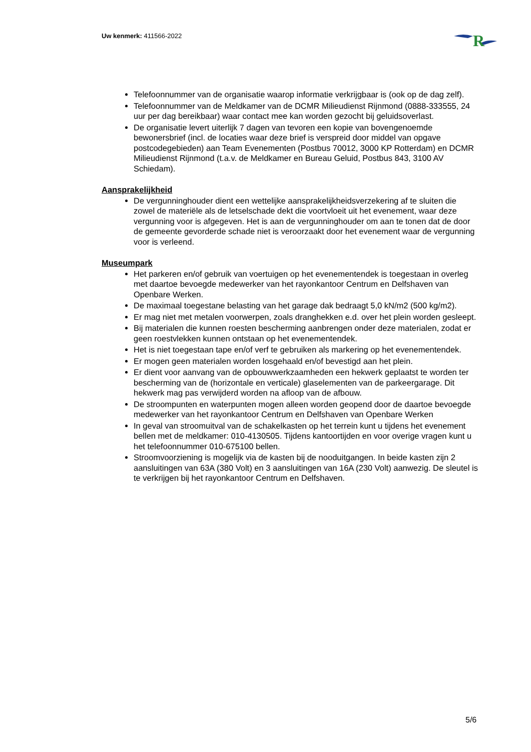Uw kenmerk: 411566-2022
R
Telefoonnummer van de organisatie waarop informatie verkrijgbaar is (ook op de dag zelf).
Telefoonnummer van de Meldkamer van de DCMR Milieudienst Rijnmond (0888-333555, 24 uur per dag bereikbaar) waar contact mee kan worden gezocht bij geluidsoverlast.
De organisatie levert uiterlijk 7 dagen van tevoren een kopie van bovengenoemde bewonersbrief (incl. de locaties waar deze brief is verspreid door middel van opgave postcodegebieden) aan Team Evenementen (Postbus 70012, 3000 KP Rotterdam) en DCMR Milieudienst Rijnmond (t.a.v. de Meldkamer en Bureau Geluid, Postbus 843, 3100 AV Schiedam).
Aansprakelijkheid
De vergunninghouder dient een wettelijke aansprakelijkheidsverzekering af te sluiten die zowel de materiële als de letselschade dekt die voortvloeit uit het evenement, waar deze vergunning voor is afgegeven. Het is aan de vergunninghouder om aan te tonen dat de door de gemeente gevorderde schade niet is veroorzaakt door het evenement waar de vergunning voor is verleend.
Museumpark
Het parkeren en/of gebruik van voertuigen op het evenementendek is toegestaan in overleg met daartoe bevoegde medewerker van het rayonkantoor Centrum en Delfshaven van Openbare Werken.
De maximaal toegestane belasting van het garage dak bedraagt 5,0 kN/m2 (500 kg/m2).
Er mag niet met metalen voorwerpen, zoals dranghekken e.d. over het plein worden gesleept.
Bij materialen die kunnen roesten bescherming aanbrengen onder deze materialen, zodat er geen roestvlekken kunnen ontstaan op het evenementendek.
Het is niet toegestaan tape en/of verf te gebruiken als markering op het evenementendek.
Er mogen geen materialen worden losgehaald en/of bevestigd aan het plein.
Er dient voor aanvang van de opbouwwerkzaamheden een hekwerk geplaatst te worden ter bescherming van de (horizontale en verticale) glaselementen van de parkeergarage. Dit hekwerk mag pas verwijderd worden na afloop van de afbouw.
De stroompunten en waterpunten mogen alleen worden geopend door de daartoe bevoegde medewerker van het rayonkantoor Centrum en Delfshaven van Openbare Werken
In geval van stroomuitval van de schakelkasten op het terrein kunt u tijdens het evenement bellen met de meldkamer: 010-4130505. Tijdens kantoortijden en voor overige vragen kunt u het telefoonnummer 010-675100 bellen.
Stroomvoorziening is mogelijk via de kasten bij de nooduitgangen. In beide kasten zijn 2 aansluitingen van 63A (380 Volt) en 3 aansluitingen van 16A (230 Volt) aanwezig. De sleutel is te verkrijgen bij het rayonkantoor Centrum en Delfshaven.
5/6